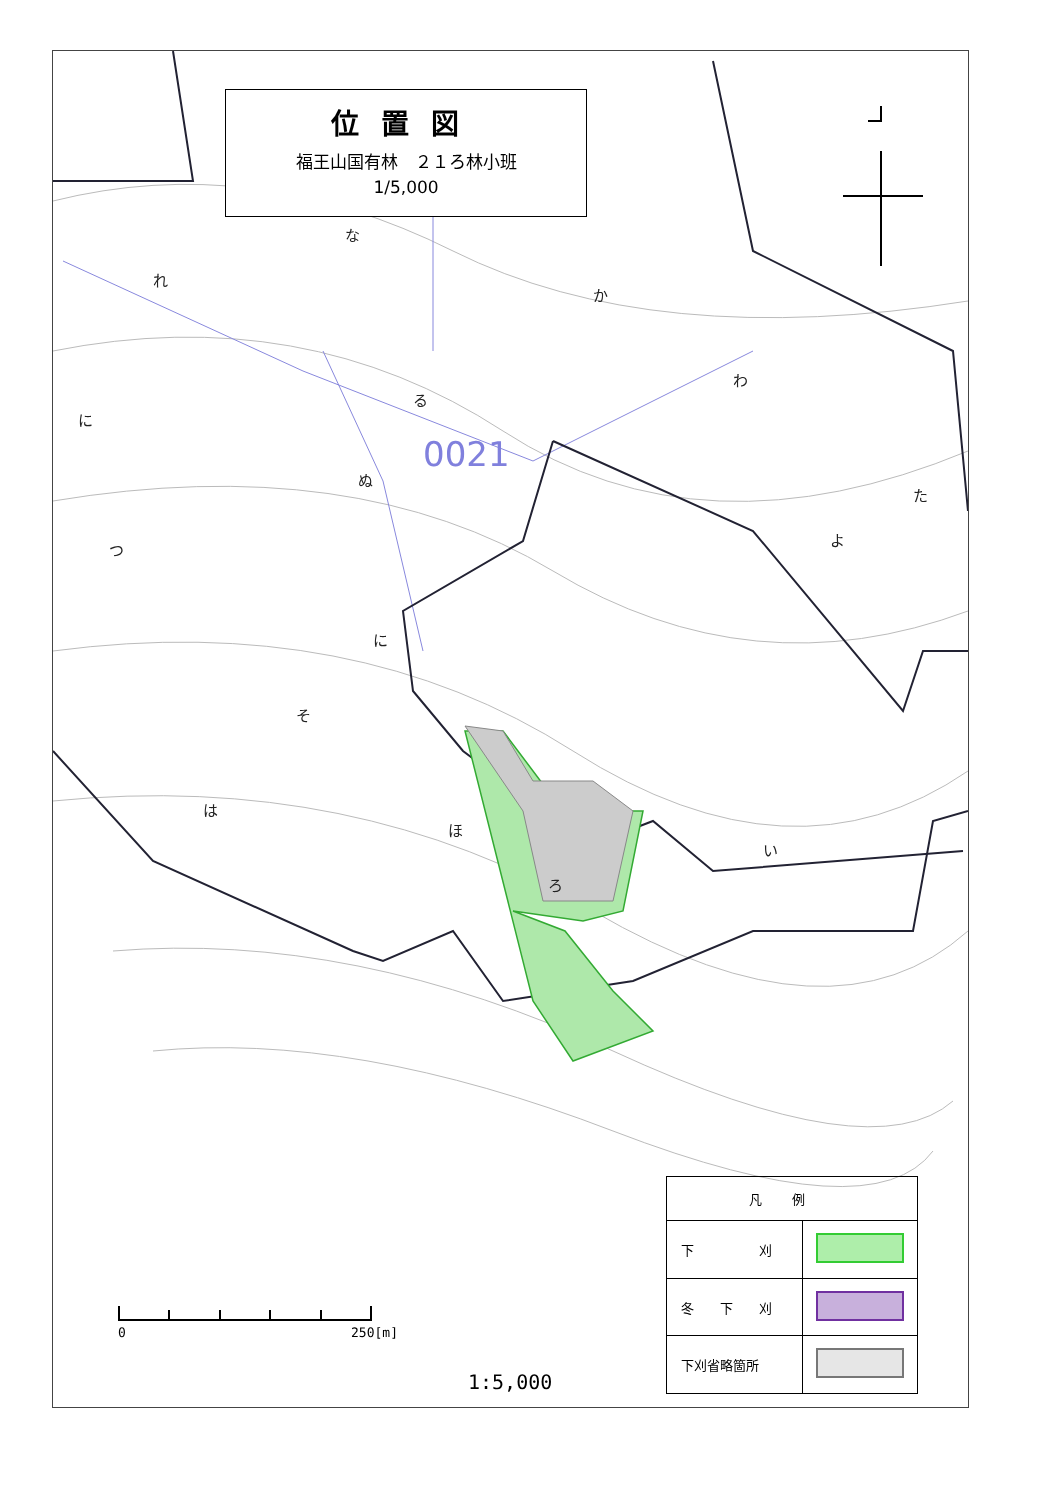0021
れ
な
か
わ
る
ぬ
に
つ
に
そ
は
ほ
ろ
い
よ
た
位置図
福王山国有林　２１ろ林小班
1/5,000
0 250[m]
1:5,000
| 凡例 | |
| --- | --- |
| 下 刈 | |
| 冬 下 刈 | |
| 下刈省略箇所 | |